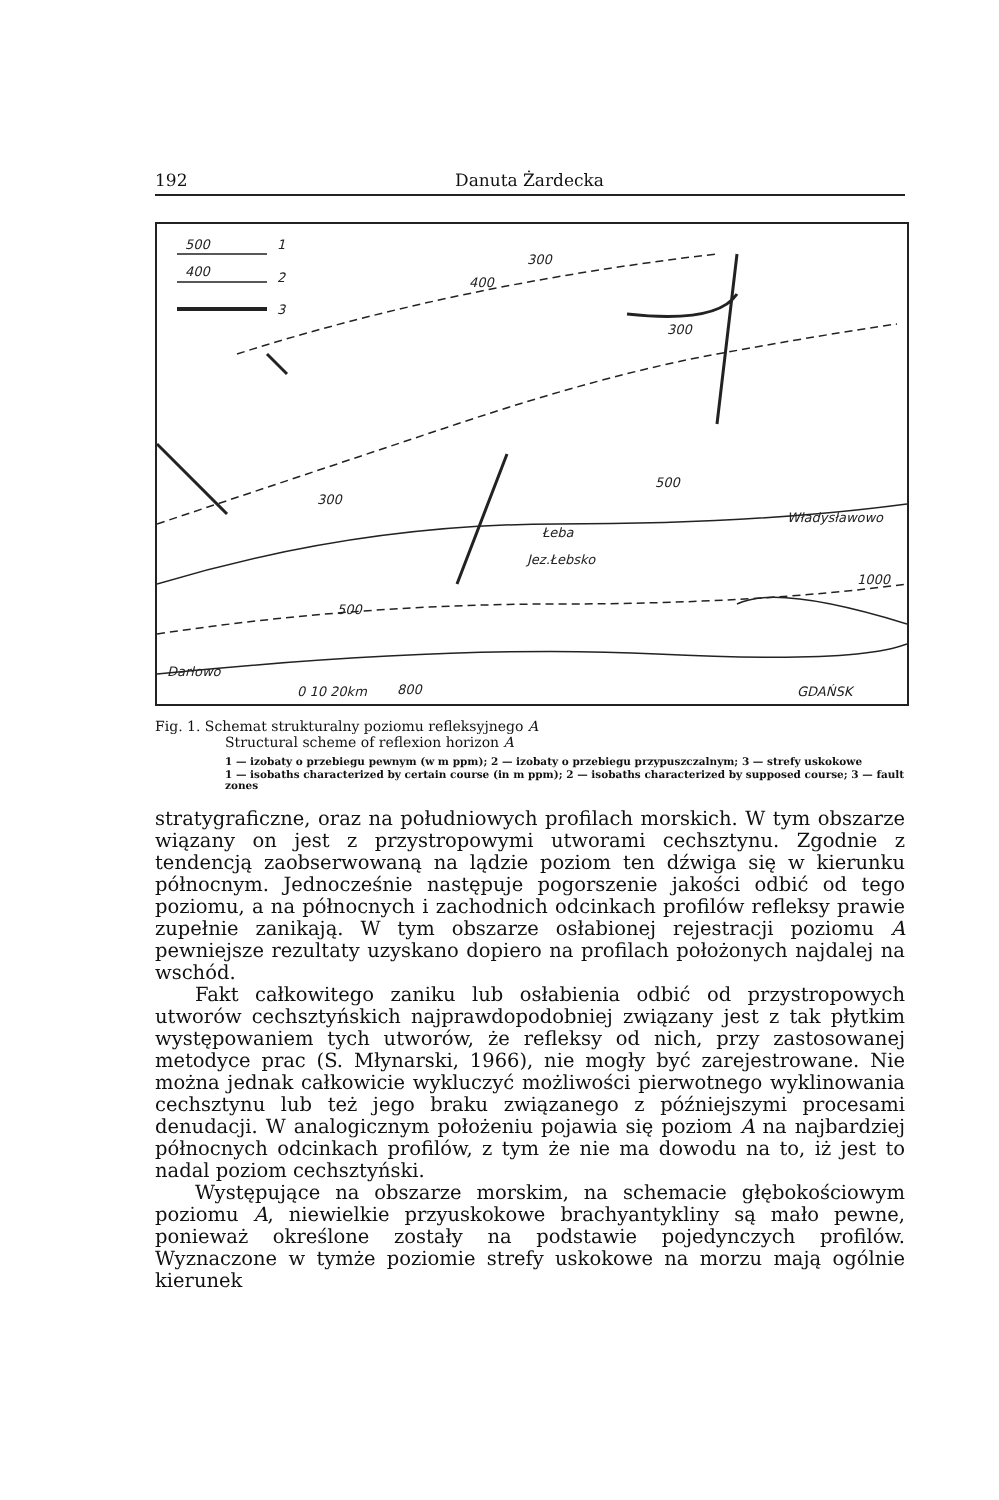192 Danuta Żardecka
500
1
400
2
3
400
300
300
300
Łeba
Jez.Łebsko
Władysławowo
500
500
800
Darłowo
0 10 20km
GDAŃSK
1000
Fig. 1. Schemat strukturalny poziomu refleksyjnego A
Structural scheme of reflexion horizon A
1 — izobaty o przebiegu pewnym (w m ppm); 2 — izobaty o przebiegu przypuszczalnym; 3 — strefy uskokowe
1 — isobaths characterized by certain course (in m ppm); 2 — isobaths characterized by supposed course; 3 — fault zones
stratygraficzne, oraz na południowych profilach morskich. W tym obszarze wiązany on jest z przystropowymi utworami cechsztynu. Zgodnie z tendencją zaobserwowaną na lądzie poziom ten dźwiga się w kierunku północnym. Jednocześnie następuje pogorszenie jakości odbić od tego poziomu, a na północnych i zachodnich odcinkach profilów refleksy prawie zupełnie zanikają. W tym obszarze osłabionej rejestracji poziomu A pewniejsze rezultaty uzyskano dopiero na profilach położonych najdalej na wschód.
Fakt całkowitego zaniku lub osłabienia odbić od przystropowych utworów cechsztyńskich najprawdopodobniej związany jest z tak płytkim występowaniem tych utworów, że refleksy od nich, przy zastosowanej metodyce prac (S. Młynarski, 1966), nie mogły być zarejestrowane. Nie można jednak całkowicie wykluczyć możliwości pierwotnego wyklinowania cechsztynu lub też jego braku związanego z późniejszymi procesami denudacji. W analogicznym położeniu pojawia się poziom A na najbardziej północnych odcinkach profilów, z tym że nie ma dowodu na to, iż jest to nadal poziom cechsztyński.
Występujące na obszarze morskim, na schemacie głębokościowym poziomu A, niewielkie przyuskokowe brachyantykliny są mało pewne, ponieważ określone zostały na podstawie pojedynczych profilów. Wyznaczone w tymże poziomie strefy uskokowe na morzu mają ogólnie kierunek